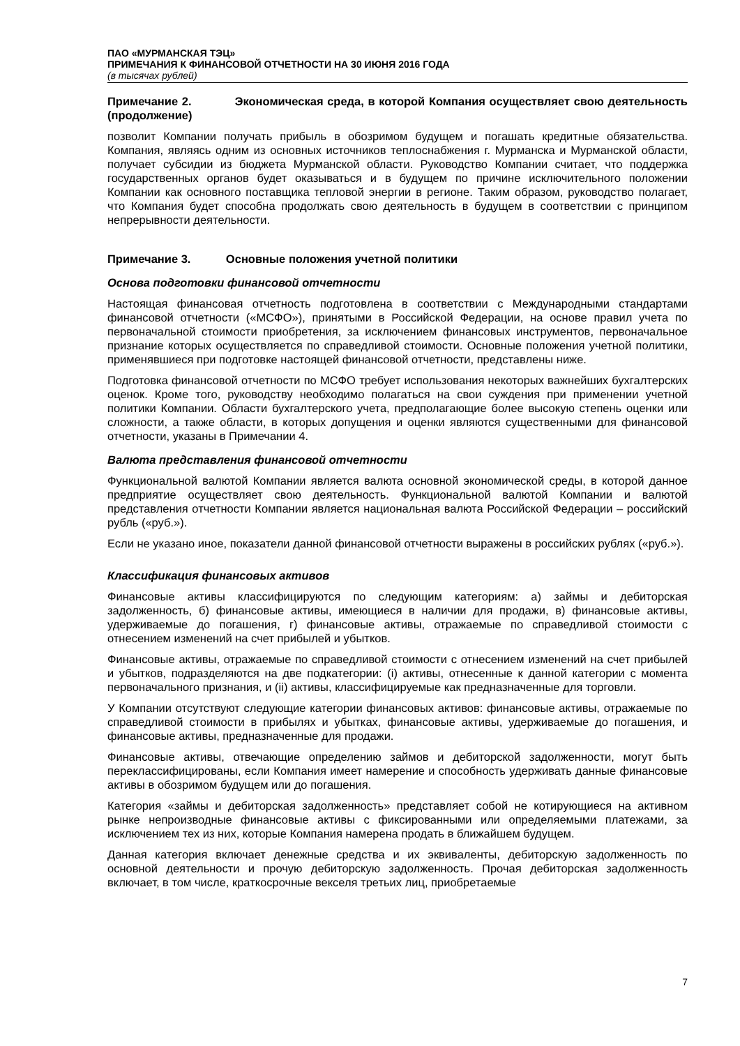ПАО «МУРМАНСКАЯ ТЭЦ»
ПРИМЕЧАНИЯ К ФИНАНСОВОЙ ОТЧЕТНОСТИ НА 30 ИЮНЯ 2016 ГОДА
(в тысячах рублей)
Примечание 2. Экономическая среда, в которой Компания осуществляет свою деятельность (продолжение)
позволит Компании получать прибыль в обозримом будущем и погашать кредитные обязательства. Компания, являясь одним из основных источников теплоснабжения г. Мурманска и Мурманской области, получает субсидии из бюджета Мурманской области. Руководство Компании считает, что поддержка государственных органов будет оказываться и в будущем по причине исключительного положении Компании как основного поставщика тепловой энергии в регионе. Таким образом, руководство полагает, что Компания будет способна продолжать свою деятельность в будущем в соответствии с принципом непрерывности деятельности.
Примечание 3. Основные положения учетной политики
Основа подготовки финансовой отчетности
Настоящая финансовая отчетность подготовлена в соответствии с Международными стандартами финансовой отчетности («МСФО»), принятыми в Российской Федерации, на основе правил учета по первоначальной стоимости приобретения, за исключением финансовых инструментов, первоначальное признание которых осуществляется по справедливой стоимости. Основные положения учетной политики, применявшиеся при подготовке настоящей финансовой отчетности, представлены ниже.
Подготовка финансовой отчетности по МСФО требует использования некоторых важнейших бухгалтерских оценок. Кроме того, руководству необходимо полагаться на свои суждения при применении учетной политики Компании. Области бухгалтерского учета, предполагающие более высокую степень оценки или сложности, а также области, в которых допущения и оценки являются существенными для финансовой отчетности, указаны в Примечании 4.
Валюта представления финансовой отчетности
Функциональной валютой Компании является валюта основной экономической среды, в которой данное предприятие осуществляет свою деятельность. Функциональной валютой Компании и валютой представления отчетности Компании является национальная валюта Российской Федерации – российский рубль («руб.»).
Если не указано иное, показатели данной финансовой отчетности выражены в российских рублях («руб.»).
Классификация финансовых активов
Финансовые активы классифицируются по следующим категориям: а) займы и дебиторская задолженность, б) финансовые активы, имеющиеся в наличии для продажи, в) финансовые активы, удерживаемые до погашения, г) финансовые активы, отражаемые по справедливой стоимости с отнесением изменений на счет прибылей и убытков.
Финансовые активы, отражаемые по справедливой стоимости с отнесением изменений на счет прибылей и убытков, подразделяются на две подкатегории: (i) активы, отнесенные к данной категории с момента первоначального признания, и (ii) активы, классифицируемые как предназначенные для торговли.
У Компании отсутствуют следующие категории финансовых активов: финансовые активы, отражаемые по справедливой стоимости в прибылях и убытках, финансовые активы, удерживаемые до погашения, и финансовые активы, предназначенные для продажи.
Финансовые активы, отвечающие определению займов и дебиторской задолженности, могут быть переклассифицированы, если Компания имеет намерение и способность удерживать данные финансовые активы в обозримом будущем или до погашения.
Категория «займы и дебиторская задолженность» представляет собой не котирующиеся на активном рынке непроизводные финансовые активы с фиксированными или определяемыми платежами, за исключением тех из них, которые Компания намерена продать в ближайшем будущем.
Данная категория включает денежные средства и их эквиваленты, дебиторскую задолженность по основной деятельности и прочую дебиторскую задолженность. Прочая дебиторская задолженность включает, в том числе, краткосрочные векселя третьих лиц, приобретаемые
7